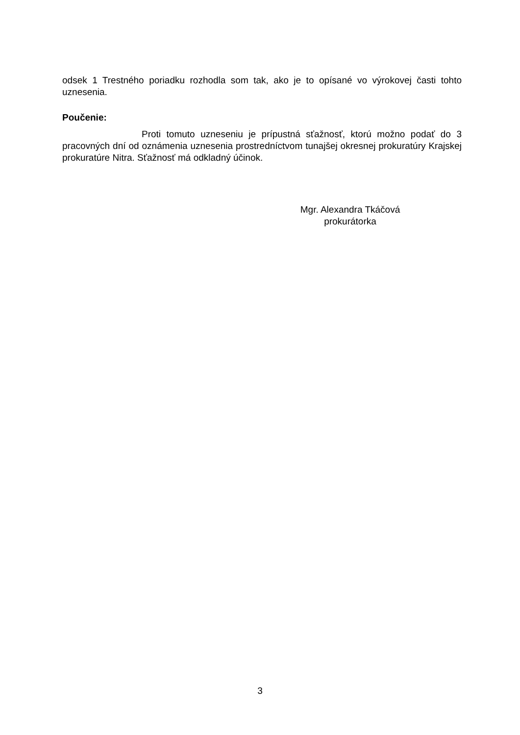odsek 1 Trestného poriadku rozhodla som tak, ako je to opísané vo výrokovej časti tohto uznesenia.
Poučenie:
Proti tomuto uzneseniu je prípustná sťažnosť, ktorú možno podať do 3 pracovných dní od oznámenia uznesenia prostredníctvom tunajšej okresnej prokuratúry Krajskej prokuratúre Nitra. Sťažnosť má odkladný účinok.
Mgr. Alexandra Tkáčová
prokurátorka
3